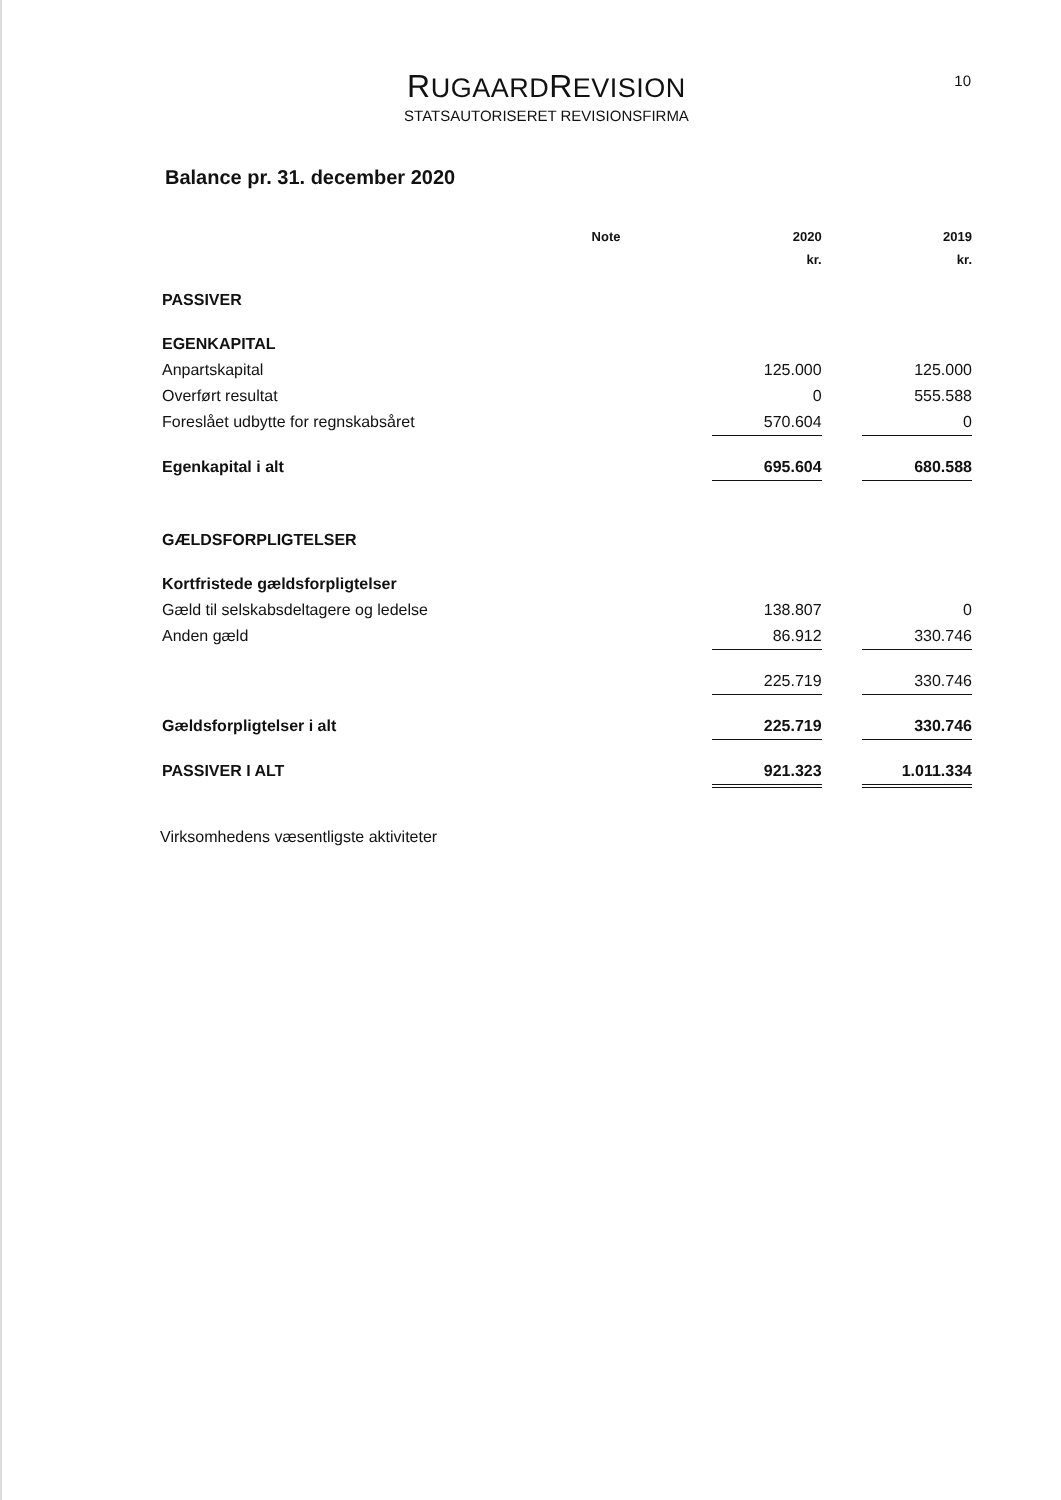RUGAARDREVISION
STATSAUTORISERET REVISIONSFIRMA
10
Balance pr. 31. december 2020
| | Note | 2020 | | 2019 |
| --- | --- | --- | --- | --- |
| | | kr. | | kr. |
| PASSIVER | | | | |
| EGENKAPITAL | | | | |
| Anpartskapital | | 125.000 | | 125.000 |
| Overført resultat | | 0 | | 555.588 |
| Foreslået udbytte for regnskabsåret | | 570.604 | | 0 |
| Egenkapital i alt | | 695.604 | | 680.588 |
| GÆLDSFORPLIGTELSER | | | | |
| Kortfristede gældsforpligtelser | | | | |
| Gæld til selskabsdeltagere og ledelse | | 138.807 | | 0 |
| Anden gæld | | 86.912 | | 330.746 |
| | | 225.719 | | 330.746 |
| Gældsforpligtelser i alt | | 225.719 | | 330.746 |
| PASSIVER I ALT | | 921.323 | | 1.011.334 |
Virksomhedens væsentligste aktiviteter